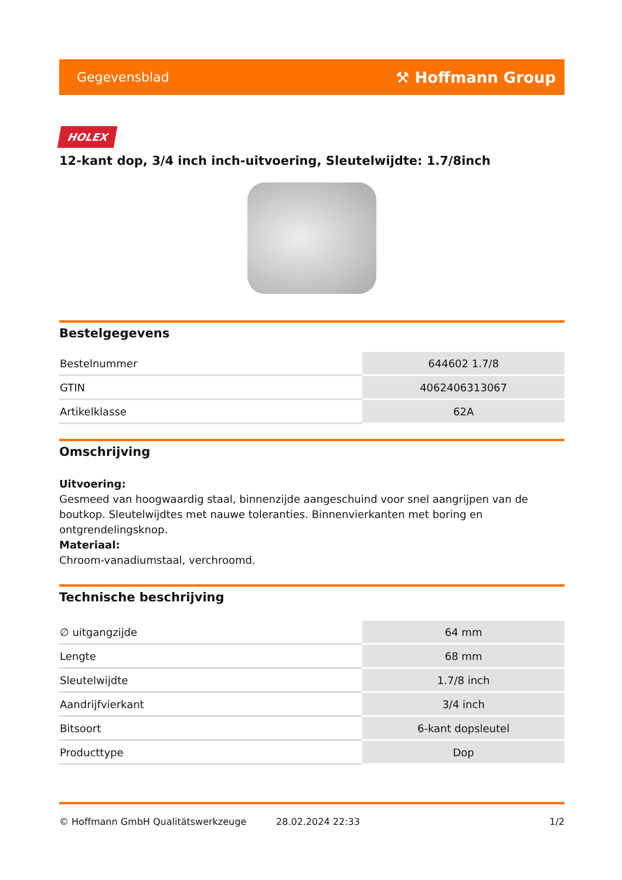Gegevensblad ⚒ Hoffmann Group
HOLEX
12-kant dop, 3/4 inch inch-uitvoering, Sleutelwijdte: 1.7/8inch
Bestelgegevens
| Bestelnummer | 644602 1.7/8 |
| GTIN | 4062406313067 |
| Artikelklasse | 62A |
Omschrijving
Uitvoering:
Gesmeed van hoogwaardig staal, binnenzijde aangeschuind voor snel aangrijpen van de boutkop. Sleutelwijdtes met nauwe toleranties. Binnenvierkanten met boring en ontgrendelingsknop.
Materiaal:
Chroom-vanadiumstaal, verchroomd.
Technische beschrijving
| ∅ uitgangzijde | 64 mm |
| Lengte | 68 mm |
| Sleutelwijdte | 1.7/8 inch |
| Aandrijfvierkant | 3/4 inch |
| Bitsoort | 6-kant dopsleutel |
| Producttype | Dop |
© Hoffmann GmbH Qualitätswerkzeuge 28.02.2024 22:33 1/2